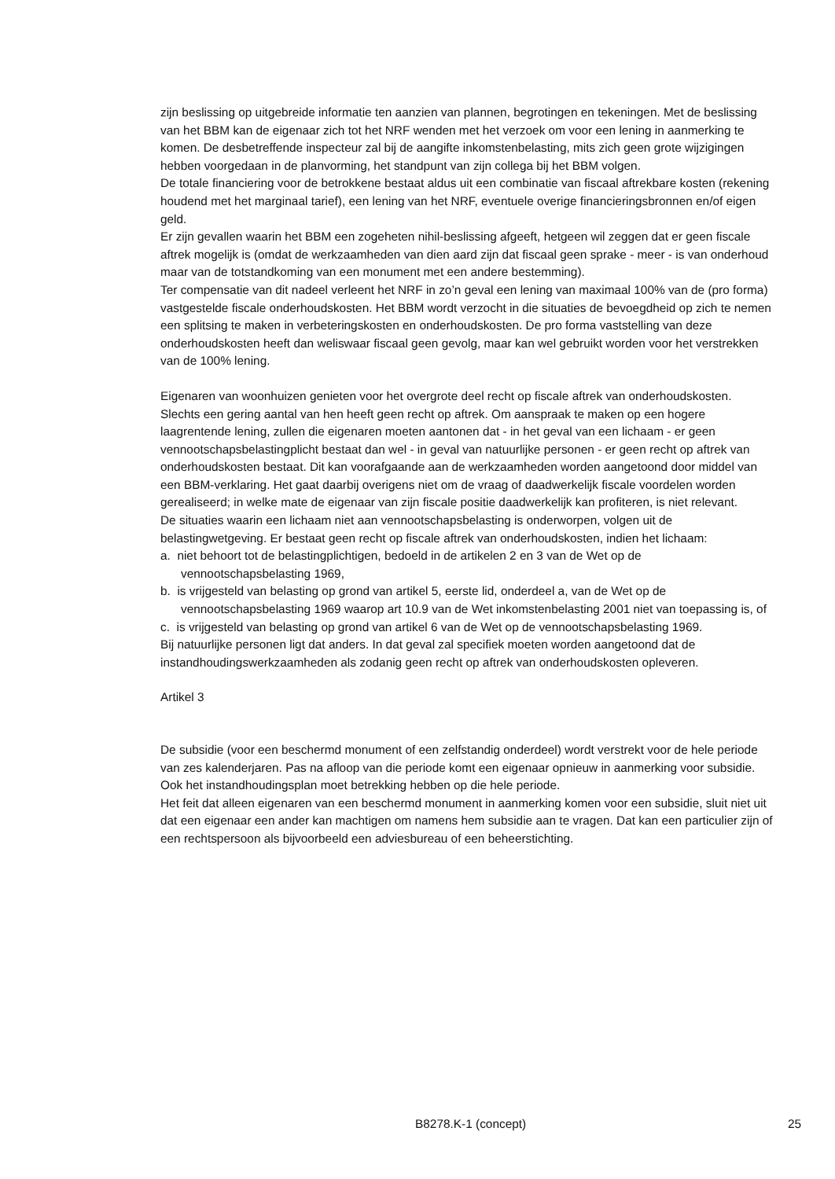zijn beslissing op uitgebreide informatie ten aanzien van plannen, begrotingen en tekeningen. Met de beslissing van het BBM kan de eigenaar zich tot het NRF wenden met het verzoek om voor een lening in aanmerking te komen. De desbetreffende inspecteur zal bij de aangifte inkomstenbelasting, mits zich geen grote wijzigingen hebben voorgedaan in de planvorming, het standpunt van zijn collega bij het BBM volgen.
De totale financiering voor de betrokkene bestaat aldus uit een combinatie van fiscaal aftrekbare kosten (rekening houdend met het marginaal tarief), een lening van het NRF, eventuele overige financieringsbronnen en/of eigen geld.
Er zijn gevallen waarin het BBM een zogeheten nihil-beslissing afgeeft, hetgeen wil zeggen dat er geen fiscale aftrek mogelijk is (omdat de werkzaamheden van dien aard zijn dat fiscaal geen sprake - meer - is van onderhoud maar van de totstandkoming van een monument met een andere bestemming).
Ter compensatie van dit nadeel verleent het NRF in zo’n geval een lening van maximaal 100% van de (pro forma) vastgestelde fiscale onderhoudskosten. Het BBM wordt verzocht in die situaties de bevoegdheid op zich te nemen een splitsing te maken in verbeteringskosten en onderhoudskosten. De pro forma vaststelling van deze onderhoudskosten heeft dan weliswaar fiscaal geen gevolg, maar kan wel gebruikt worden voor het verstrekken van de 100% lening.
Eigenaren van woonhuizen genieten voor het overgrote deel recht op fiscale aftrek van onderhoudskosten. Slechts een gering aantal van hen heeft geen recht op aftrek. Om aanspraak te maken op een hogere laagrentende lening, zullen die eigenaren moeten aantonen dat - in het geval van een lichaam - er geen vennootschapsbelastingplicht bestaat dan wel - in geval van natuurlijke personen - er geen recht op aftrek van onderhoudskosten bestaat. Dit kan voorafgaande aan de werkzaamheden worden aangetoond door middel van een BBM-verklaring. Het gaat daarbij overigens niet om de vraag of daadwerkelijk fiscale voordelen worden gerealiseerd; in welke mate de eigenaar van zijn fiscale positie daadwerkelijk kan profiteren, is niet relevant.
De situaties waarin een lichaam niet aan vennootschapsbelasting is onderworpen, volgen uit de belastingwetgeving. Er bestaat geen recht op fiscale aftrek van onderhoudskosten, indien het lichaam:
a. niet behoort tot de belastingplichtigen, bedoeld in de artikelen 2 en 3 van de Wet op de vennootschapsbelasting 1969,
b. is vrijgesteld van belasting op grond van artikel 5, eerste lid, onderdeel a, van de Wet op de vennootschapsbelasting 1969 waarop art 10.9 van de Wet inkomstenbelasting 2001 niet van toepassing is, of
c. is vrijgesteld van belasting op grond van artikel 6 van de Wet op de vennootschapsbelasting 1969.
Bij natuurlijke personen ligt dat anders. In dat geval zal specifiek moeten worden aangetoond dat de instandhoudingswerkzaamheden als zodanig geen recht op aftrek van onderhoudskosten opleveren.
Artikel 3
De subsidie (voor een beschermd monument of een zelfstandig onderdeel) wordt verstrekt voor de hele periode van zes kalenderjaren. Pas na afloop van die periode komt een eigenaar opnieuw in aanmerking voor subsidie. Ook het instandhoudingsplan moet betrekking hebben op die hele periode.
Het feit dat alleen eigenaren van een beschermd monument in aanmerking komen voor een subsidie, sluit niet uit dat een eigenaar een ander kan machtigen om namens hem subsidie aan te vragen. Dat kan een particulier zijn of een rechtspersoon als bijvoorbeeld een adviesbureau of een beheerstichting.
B8278.K-1 (concept) 25